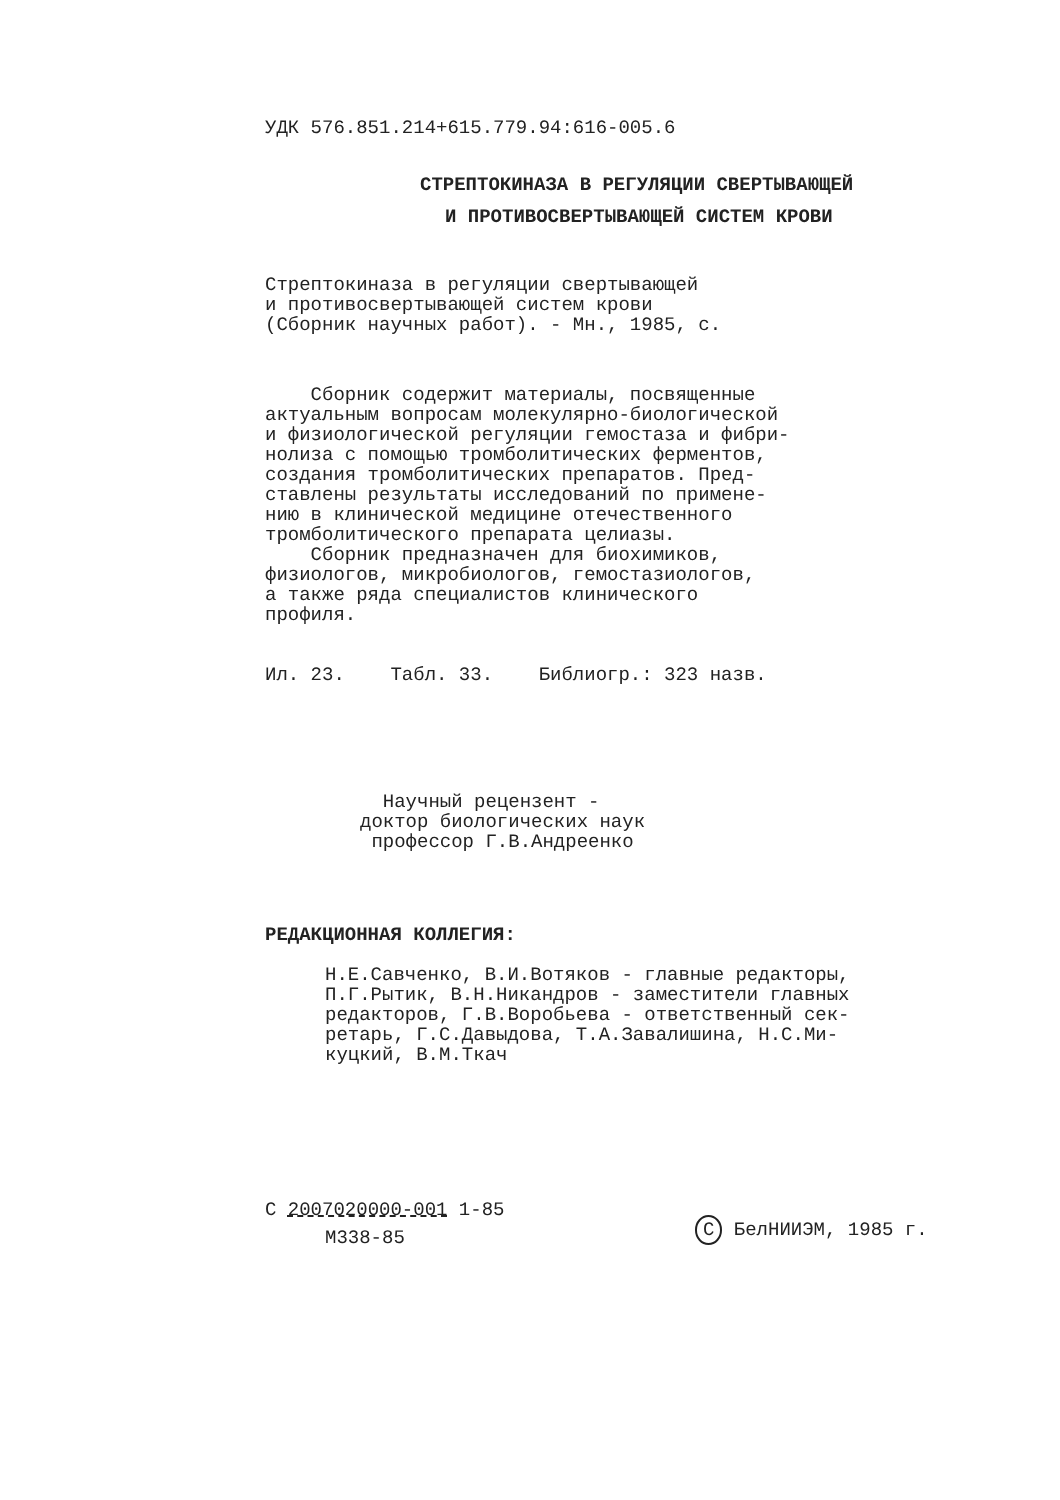УДК 576.851.214+615.779.94:616-005.6
СТРЕПТОКИНАЗА В РЕГУЛЯЦИИ СВЕРТЫВАЮЩЕЙ
И ПРОТИВОСВЕРТЫВАЮЩЕЙ СИСТЕМ КРОВИ
Стрептокиназа в регуляции свертывающей
и противосвертывающей систем крови
(Сборник научных работ). - Мн., 1985, с.
    Сборник содержит материалы, посвященные
актуальным вопросам молекулярно-биологической
и физиологической регуляции гемостаза и фибри-
нолиза с помощью тромболитических ферментов,
создания тромболитических препаратов. Пред-
ставлены результаты исследований по примене-
нию в клинической медицине отечественного
тромболитического препарата целиазы.
    Сборник предназначен для биохимиков,
физиологов, микробиологов, гемостазиологов,
а также ряда специалистов клинического
профиля.
Ил. 23. Табл. 33. Библиогр.: 323 назв.
  Научный рецензент -
доктор биологических наук
 профессор Г.В.Андреенко
РЕДАКЦИОННАЯ КОЛЛЕГИЯ:
Н.Е.Савченко, В.И.Вотяков - главные редакторы,
П.Г.Рытик, В.Н.Никандров - заместители главных
редакторов, Г.В.Воробьева - ответственный сек-
ретарь, Г.С.Давыдова, Т.А.Завалишина, Н.С.Ми-
куцкий, В.М.Ткач
С 2007020000-001 1-85
М338-85 С БелНИИЭМ, 1985 г.